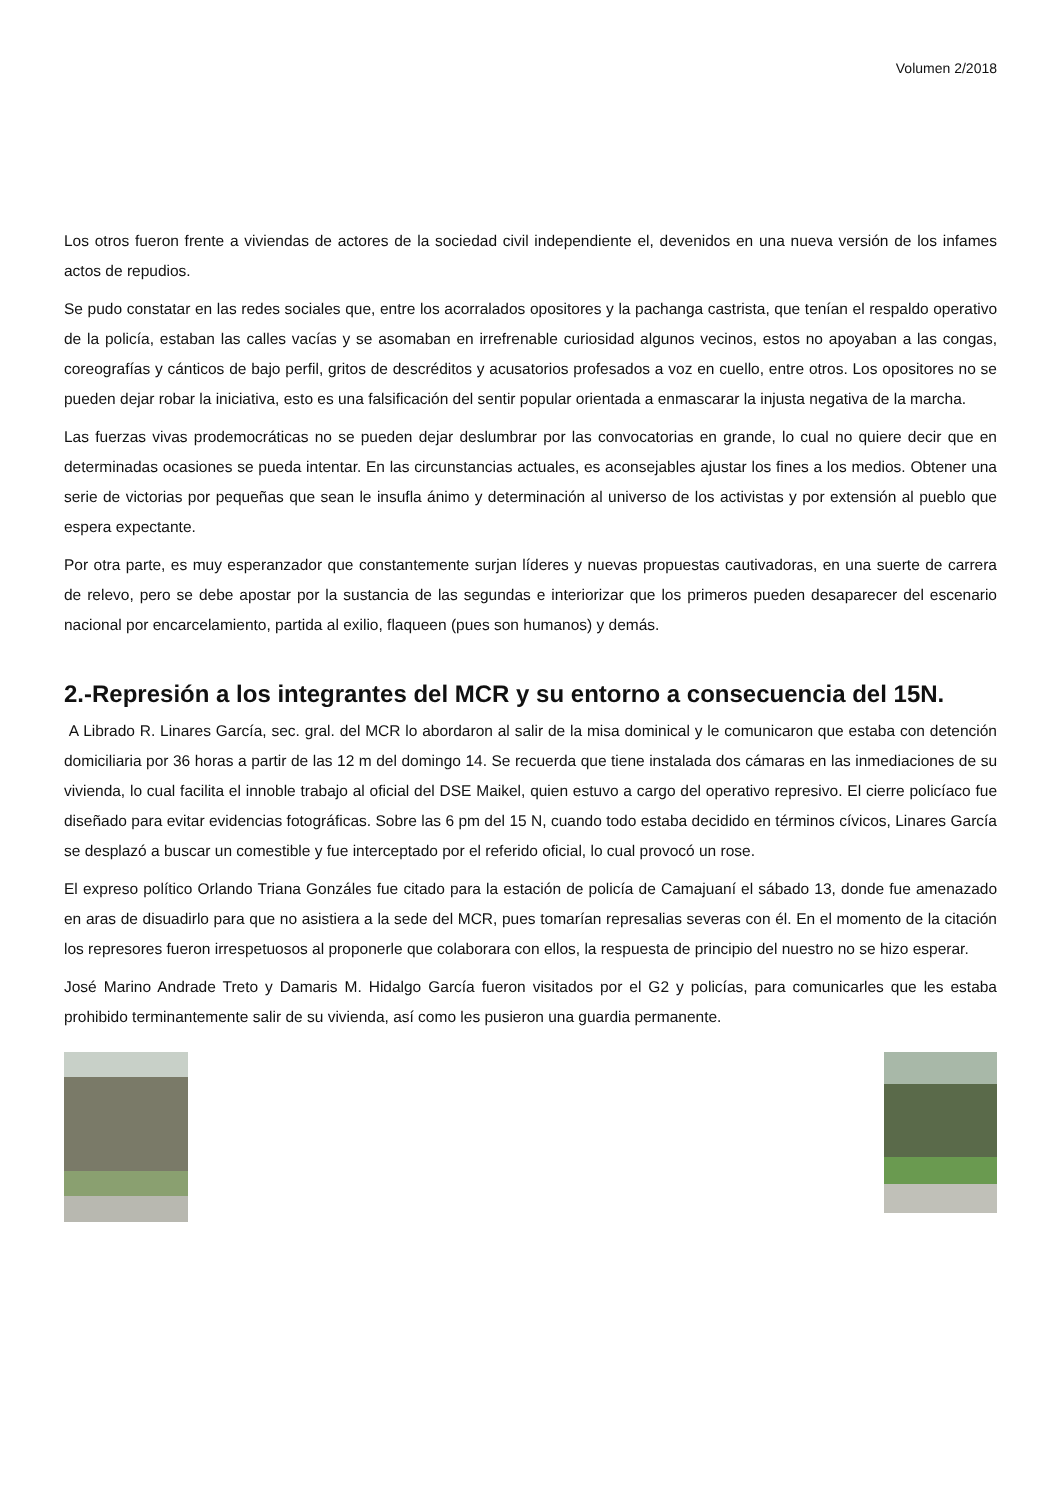Volumen 2/2018
Los otros fueron frente a viviendas de actores de la sociedad civil independiente el, devenidos en una nueva versión de los infames actos de repudios.
Se pudo constatar en las redes sociales que, entre los acorralados opositores y la pachanga castrista, que tenían el respaldo operativo de la policía, estaban las calles vacías y se asomaban en irrefrenable curiosidad algunos vecinos, estos no apoyaban a las congas, coreografías y cánticos de bajo perfil, gritos de descréditos y acusatorios profesados a voz en cuello, entre otros. Los opositores no se pueden dejar robar la iniciativa, esto es una falsificación del sentir popular orientada a enmascarar la injusta negativa de la marcha.
Las fuerzas vivas prodemocráticas no se pueden dejar deslumbrar por las convocatorias en grande, lo cual no quiere decir que en determinadas ocasiones se pueda intentar. En las circunstancias actuales, es aconsejables ajustar los fines a los medios. Obtener una serie de victorias por pequeñas que sean le insufla ánimo y determinación al universo de los activistas y por extensión al pueblo que espera expectante.
Por otra parte, es muy esperanzador que constantemente surjan líderes y nuevas propuestas cautivadoras, en una suerte de carrera de relevo, pero se debe apostar por la sustancia de las segundas e interiorizar que los primeros pueden desaparecer del escenario nacional por encarcelamiento, partida al exilio, flaqueen (pues son humanos) y demás.
2.-Represión a los integrantes del MCR y su entorno a consecuencia del 15N.
A Librado R. Linares García, sec. gral. del MCR lo abordaron al salir de la misa dominical y le comunicaron que estaba con detención domiciliaria por 36 horas a partir de las 12 m del domingo 14. Se recuerda que tiene instalada dos cámaras en las inmediaciones de su vivienda, lo cual facilita el innoble trabajo al oficial del DSE Maikel, quien estuvo a cargo del operativo represivo. El cierre policíaco fue diseñado para evitar evidencias fotográficas. Sobre las 6 pm del 15 N, cuando todo estaba decidido en términos cívicos, Linares García se desplazó a buscar un comestible y fue interceptado por el referido oficial, lo cual provocó un rose.
El expreso político Orlando Triana Gonzáles fue citado para la estación de policía de Camajuaní el sábado 13, donde fue amenazado en aras de disuadirlo para que no asistiera a la sede del MCR, pues tomarían represalias severas con él. En el momento de la citación los represores fueron irrespetuosos al proponerle que colaborara con ellos, la respuesta de principio del nuestro no se hizo esperar.
José Marino Andrade Treto y Damaris M. Hidalgo García fueron visitados por el G2 y policías, para comunicarles que les estaba prohibido terminantemente salir de su vivienda, así como les pusieron una guardia permanente.